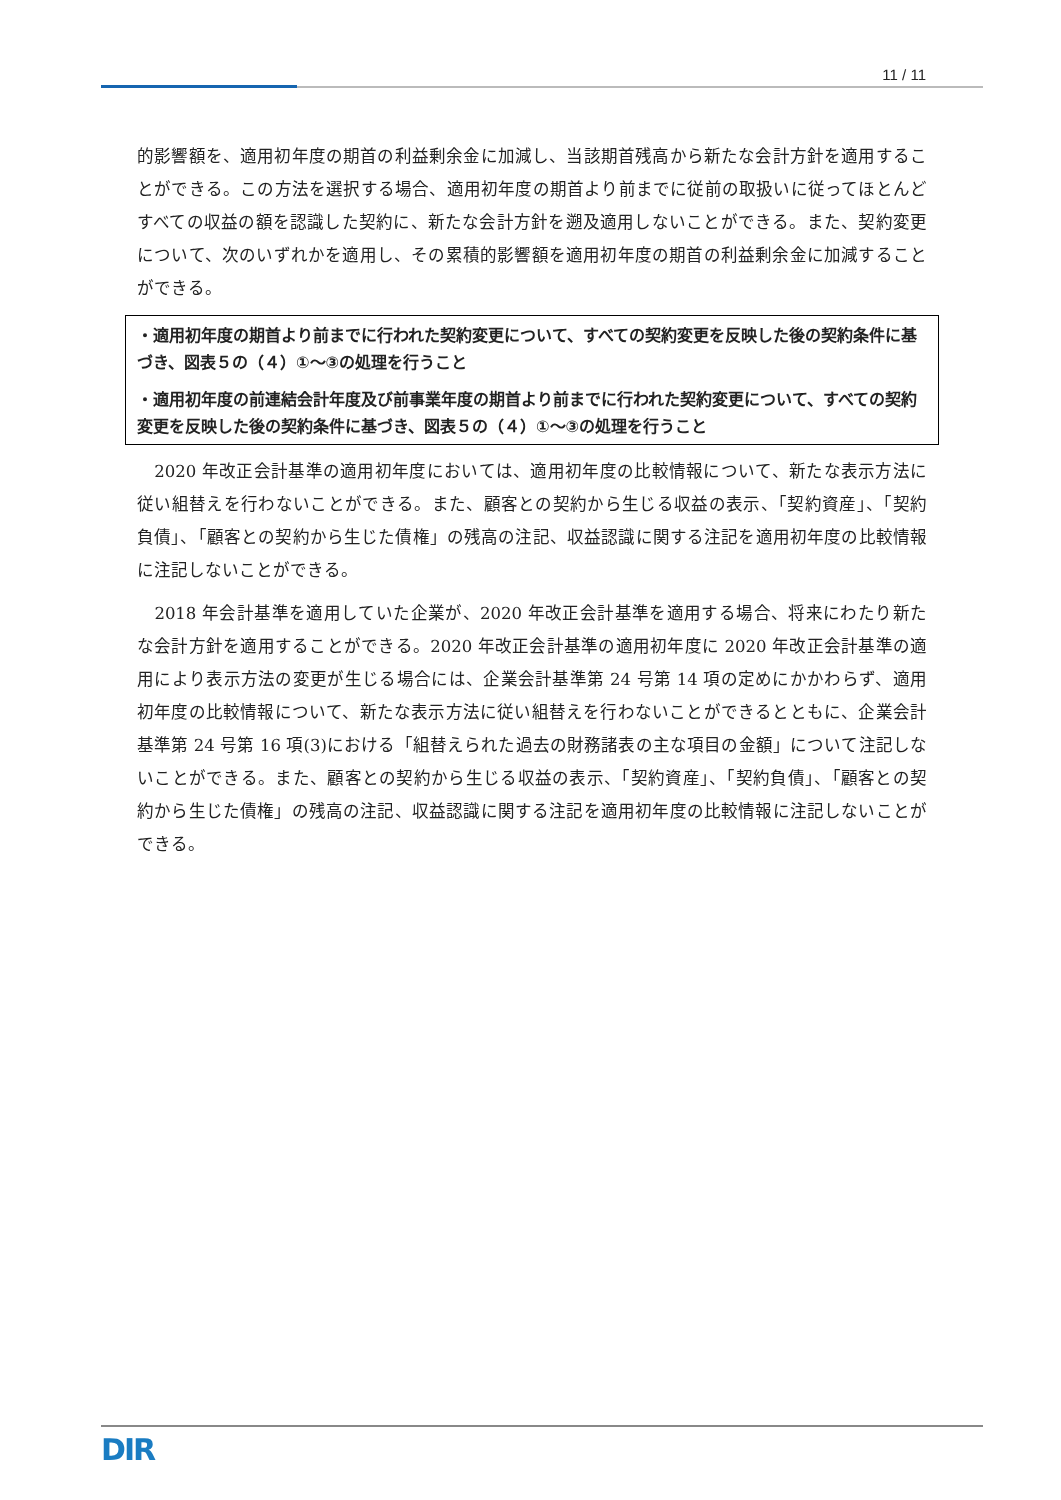11 / 11
的影響額を、適用初年度の期首の利益剰余金に加減し、当該期首残高から新たな会計方針を適用することができる。この方法を選択する場合、適用初年度の期首より前までに従前の取扱いに従ってほとんどすべての収益の額を認識した契約に、新たな会計方針を遡及適用しないことができる。また、契約変更について、次のいずれかを適用し、その累積的影響額を適用初年度の期首の利益剰余金に加減することができる。
・適用初年度の期首より前までに行われた契約変更について、すべての契約変更を反映した後の契約条件に基づき、図表５の（４）①～③の処理を行うこと
・適用初年度の前連結会計年度及び前事業年度の期首より前までに行われた契約変更について、すべての契約変更を反映した後の契約条件に基づき、図表５の（４）①～③の処理を行うこと
　2020 年改正会計基準の適用初年度においては、適用初年度の比較情報について、新たな表示方法に従い組替えを行わないことができる。また、顧客との契約から生じる収益の表示、「契約資産」、「契約負債」、「顧客との契約から生じた債権」の残高の注記、収益認識に関する注記を適用初年度の比較情報に注記しないことができる。
　2018 年会計基準を適用していた企業が、2020 年改正会計基準を適用する場合、将来にわたり新たな会計方針を適用することができる。2020 年改正会計基準の適用初年度に 2020 年改正会計基準の適用により表示方法の変更が生じる場合には、企業会計基準第 24 号第 14 項の定めにかかわらず、適用初年度の比較情報について、新たな表示方法に従い組替えを行わないことができるとともに、企業会計基準第 24 号第 16 項(3)における「組替えられた過去の財務諸表の主な項目の金額」について注記しないことができる。また、顧客との契約から生じる収益の表示、「契約資産」、「契約負債」、「顧客との契約から生じた債権」の残高の注記、収益認識に関する注記を適用初年度の比較情報に注記しないことができる。
DIR